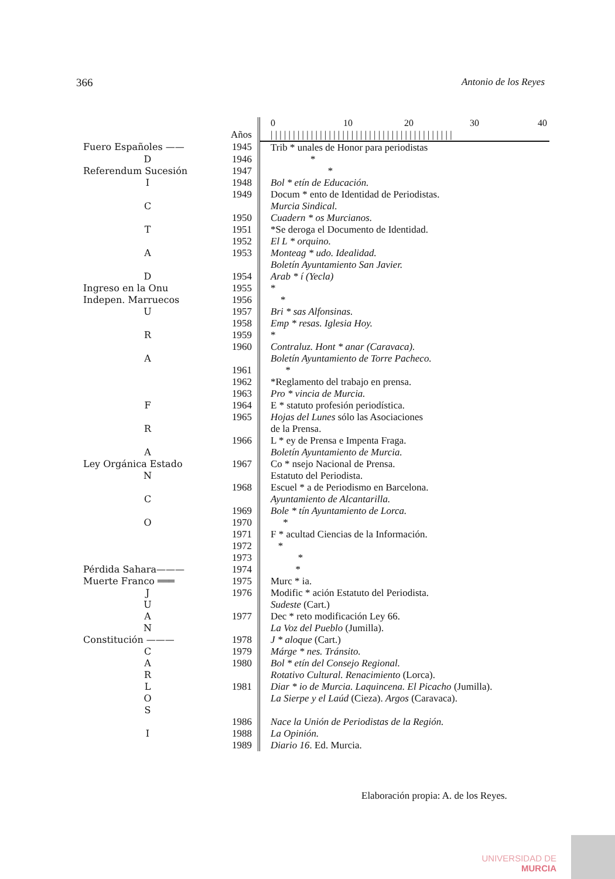366 Antonio de los Reyes
| | | 0 10 20 30 40 |
| | Años | / / / / / / / / / / / / / / / / / / / / / / / / / / / / / / / / / / / / / / / / / |
| Fuero Españoles —— | 1945 | Trib * unales de Honor para periodistas |
| D | 1946 | * |
| Referendum Sucesión | 1947 | * |
| I | 1948 | Bol * etín de Educación. |
| | 1949 | Docum * ento de Identidad de Periodistas. |
| C | | Murcia Sindical. |
| | 1950 | Cuadern * os Murcianos. |
| T | 1951 | *Se deroga el Documento de Identidad. |
| | 1952 | El L * orquino. |
| A | 1953 | Monteag * udo. Idealidad. |
| | | Boletín Ayuntamiento San Javier. |
| D | 1954 | Arab * í (Yecla) |
| Ingreso en la Onu | 1955 | * |
| Indepen. Marruecos | 1956 | * |
| U | 1957 | Bri * sas Alfonsinas. |
| | 1958 | Emp * resas. Iglesia Hoy. |
| R | 1959 | * |
| | 1960 | Contraluz. Hont * anar (Caravaca). |
| A | | Boletín Ayuntamiento de Torre Pacheco. |
| | 1961 | * |
| | 1962 | *Reglamento del trabajo en prensa. |
| | 1963 | Pro * vincia de Murcia. |
| F | 1964 | E * statuto profesión periodística. |
| | 1965 | Hojas del Lunes sólo las Asociaciones |
| R | | de la Prensa. |
| | 1966 | L * ey de Prensa e Impenta Fraga. |
| A | | Boletín Ayuntamiento de Murcia. |
| Ley Orgánica Estado | 1967 | Co * nsejo Nacional de Prensa. |
| N | | Estatuto del Periodista. |
| | 1968 | Escuel * a de Periodismo en Barcelona. |
| C | | Ayuntamiento de Alcantarilla. |
| | 1969 | Bole * tín Ayuntamiento de Lorca. |
| O | 1970 | * |
| | 1971 | F * acultad Ciencias de la Información. |
| | 1972 | * |
| | 1973 | * |
| Pérdida Sahara——— | 1974 | * |
| Muerte Franco ═══ | 1975 | Murc * ia. |
| J | 1976 | Modific * ación Estatuto del Periodista. |
| U | | Sudeste (Cart.) |
| A | 1977 | Dec * reto modificación Ley 66. |
| N | | La Voz del Pueblo (Jumilla). |
| Constitución ——— | 1978 | J * aloque (Cart.) |
| C | 1979 | Márge * nes. Tránsito. |
| A | 1980 | Bol * etín del Consejo Regional. |
| R | | Rotativo Cultural. Renacimiento (Lorca). |
| L | 1981 | Diar * io de Murcia. Laquincena. El Picacho (Jumilla). |
| O | | La Sierpe y el Laúd (Cieza). Argos (Caravaca). |
| S | | |
| | 1986 | Nace la Unión de Periodistas de la Región. |
| I | 1988 | La Opinión. |
| | 1989 | Diario 16 . Ed. Murcia. |
Elaboración propia: A. de los Reyes.
UNIVERSIDAD DE
MURCIA